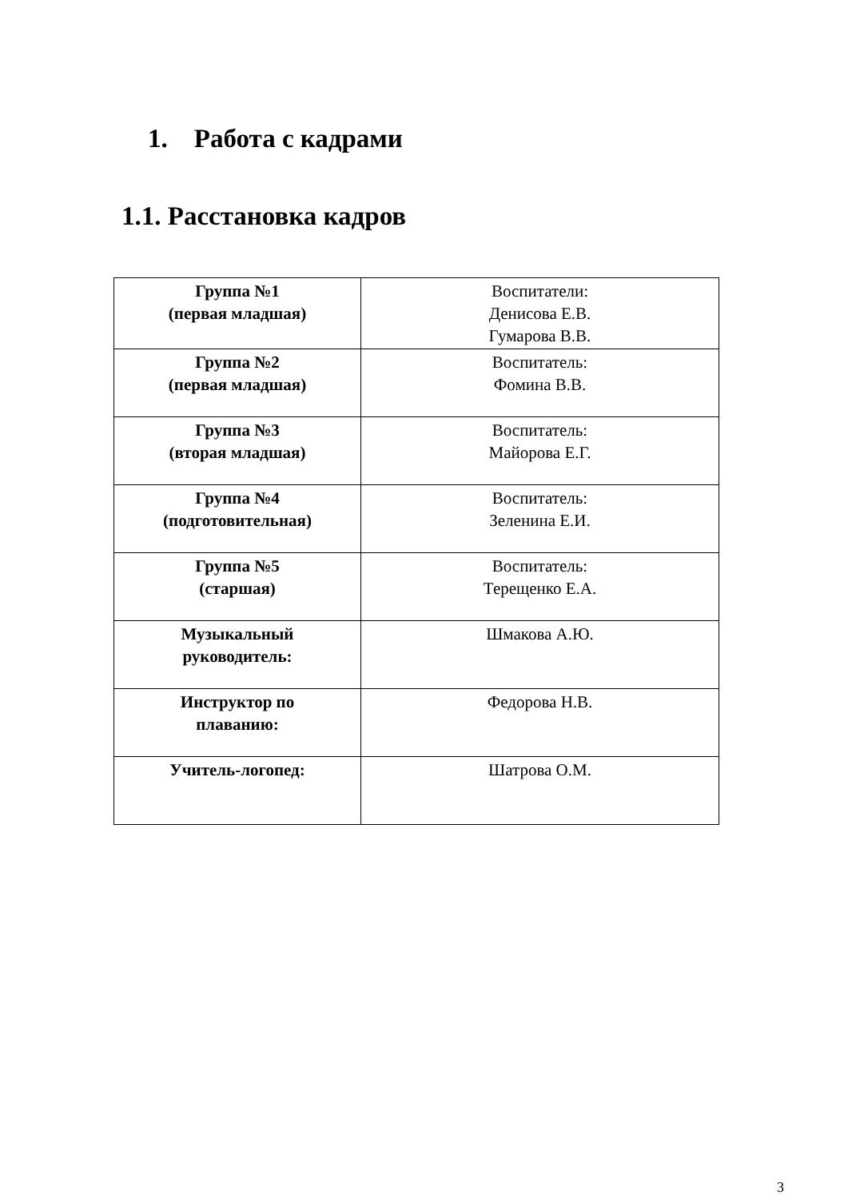1. Работа с кадрами
1.1. Расстановка кадров
| Группа №1 (первая младшая) | Воспитатели: Денисова Е.В. Гумарова В.В. |
| Группа №2 (первая младшая) | Воспитатель: Фомина В.В. |
| Группа №3 (вторая младшая) | Воспитатель: Майорова Е.Г. |
| Группа №4 (подготовительная) | Воспитатель: Зеленина Е.И. |
| Группа №5 (старшая) | Воспитатель: Терещенко Е.А. |
| Музыкальный руководитель: | Шмакова А.Ю. |
| Инструктор по плаванию: | Федорова Н.В. |
| Учитель-логопед: | Шатрова О.М. |
3